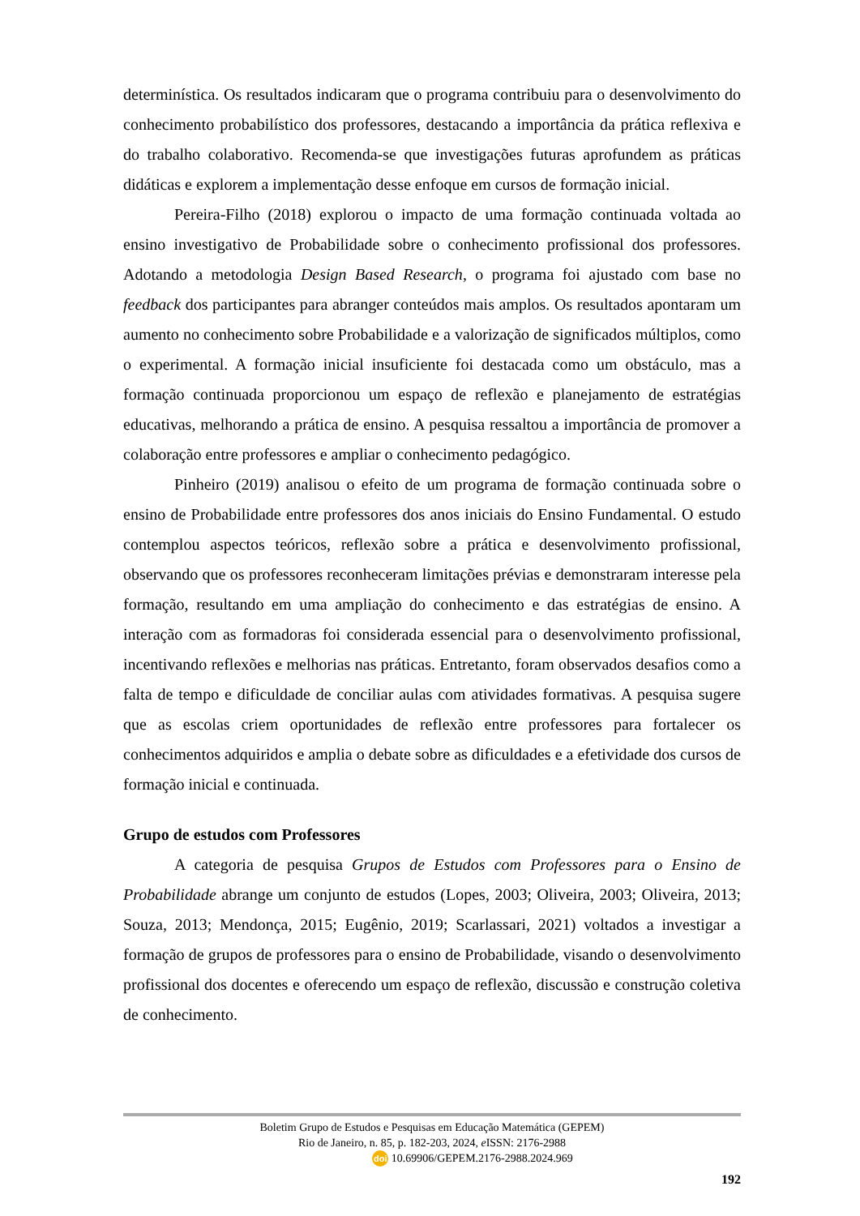determinística. Os resultados indicaram que o programa contribuiu para o desenvolvimento do conhecimento probabilístico dos professores, destacando a importância da prática reflexiva e do trabalho colaborativo. Recomenda-se que investigações futuras aprofundem as práticas didáticas e explorem a implementação desse enfoque em cursos de formação inicial.
Pereira-Filho (2018) explorou o impacto de uma formação continuada voltada ao ensino investigativo de Probabilidade sobre o conhecimento profissional dos professores. Adotando a metodologia Design Based Research, o programa foi ajustado com base no feedback dos participantes para abranger conteúdos mais amplos. Os resultados apontaram um aumento no conhecimento sobre Probabilidade e a valorização de significados múltiplos, como o experimental. A formação inicial insuficiente foi destacada como um obstáculo, mas a formação continuada proporcionou um espaço de reflexão e planejamento de estratégias educativas, melhorando a prática de ensino. A pesquisa ressaltou a importância de promover a colaboração entre professores e ampliar o conhecimento pedagógico.
Pinheiro (2019) analisou o efeito de um programa de formação continuada sobre o ensino de Probabilidade entre professores dos anos iniciais do Ensino Fundamental. O estudo contemplou aspectos teóricos, reflexão sobre a prática e desenvolvimento profissional, observando que os professores reconheceram limitações prévias e demonstraram interesse pela formação, resultando em uma ampliação do conhecimento e das estratégias de ensino. A interação com as formadoras foi considerada essencial para o desenvolvimento profissional, incentivando reflexões e melhorias nas práticas. Entretanto, foram observados desafios como a falta de tempo e dificuldade de conciliar aulas com atividades formativas. A pesquisa sugere que as escolas criem oportunidades de reflexão entre professores para fortalecer os conhecimentos adquiridos e amplia o debate sobre as dificuldades e a efetividade dos cursos de formação inicial e continuada.
Grupo de estudos com Professores
A categoria de pesquisa Grupos de Estudos com Professores para o Ensino de Probabilidade abrange um conjunto de estudos (Lopes, 2003; Oliveira, 2003; Oliveira, 2013; Souza, 2013; Mendonça, 2015; Eugênio, 2019; Scarlassari, 2021) voltados a investigar a formação de grupos de professores para o ensino de Probabilidade, visando o desenvolvimento profissional dos docentes e oferecendo um espaço de reflexão, discussão e construção coletiva de conhecimento.
Boletim Grupo de Estudos e Pesquisas em Educação Matemática (GEPEM)
Rio de Janeiro, n. 85, p. 182-203, 2024, e ISSN: 2176-2988
doi 10.69906/GEPEM.2176-2988.2024.969
192